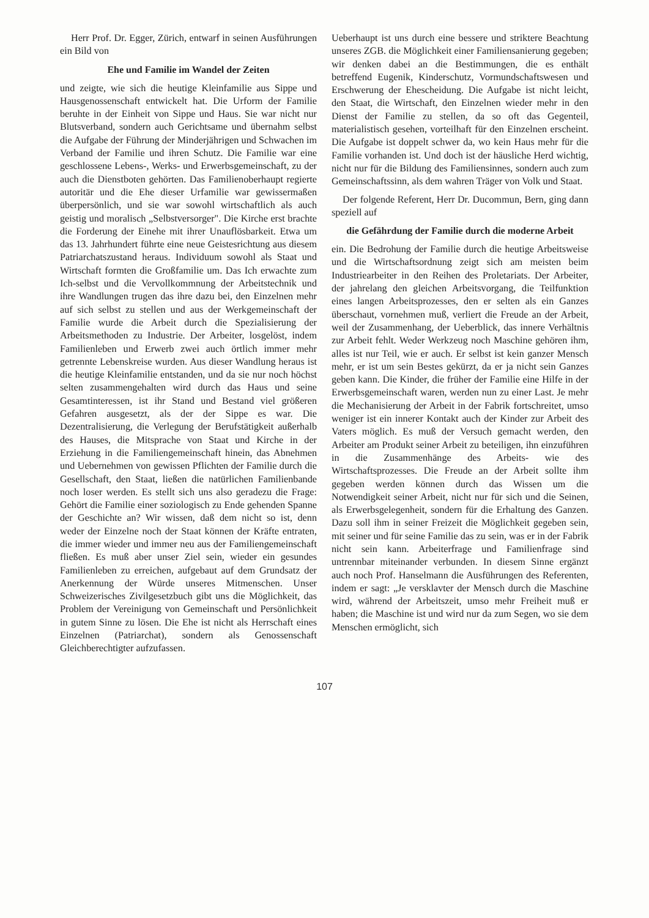Herr Prof. Dr. Egger, Zürich, entwarf in seinen Ausführungen ein Bild von
Ehe und Familie im Wandel der Zeiten
und zeigte, wie sich die heutige Kleinfamilie aus Sippe und Hausgenossenschaft entwickelt hat. Die Urform der Familie beruhte in der Einheit von Sippe und Haus. Sie war nicht nur Blutsverband, sondern auch Gerichtsame und übernahm selbst die Aufgabe der Führung der Minderjährigen und Schwachen im Verband der Familie und ihren Schutz. Die Familie war eine geschlossene Lebens-, Werks- und Erwerbsgemeinschaft, zu der auch die Dienstboten gehörten. Das Familienoberhaupt regierte autoritär und die Ehe dieser Urfamilie war gewissermaßen überpersönlich, und sie war sowohl wirtschaftlich als auch geistig und moralisch „Selbstversorger". Die Kirche erst brachte die Forderung der Einehe mit ihrer Unauflösbarkeit. Etwa um das 13. Jahrhundert führte eine neue Geistesrichtung aus diesem Patriarchatszustand heraus. Individuum sowohl als Staat und Wirtschaft formten die Großfamilie um. Das Ich erwachte zum Ich-selbst und die Vervollkommnung der Arbeitstechnik und ihre Wandlungen trugen das ihre dazu bei, den Einzelnen mehr auf sich selbst zu stellen und aus der Werkgemeinschaft der Familie wurde die Arbeit durch die Spezialisierung der Arbeitsmethoden zu Industrie. Der Arbeiter, losgelöst, indem Familienleben und Erwerb zwei auch örtlich immer mehr getrennte Lebenskreise wurden. Aus dieser Wandlung heraus ist die heutige Kleinfamilie entstanden, und da sie nur noch höchst selten zusammengehalten wird durch das Haus und seine Gesamtinteressen, ist ihr Stand und Bestand viel größeren Gefahren ausgesetzt, als der der Sippe es war. Die Dezentralisierung, die Verlegung der Berufstätigkeit außerhalb des Hauses, die Mitsprache von Staat und Kirche in der Erziehung in die Familiengemeinschaft hinein, das Abnehmen und Uebernehmen von gewissen Pflichten der Familie durch die Gesellschaft, den Staat, ließen die natürlichen Familienbande noch loser werden. Es stellt sich uns also geradezu die Frage: Gehört die Familie einer soziologisch zu Ende gehenden Spanne der Geschichte an? Wir wissen, daß dem nicht so ist, denn weder der Einzelne noch der Staat können der Kräfte entraten, die immer wieder und immer neu aus der Familiengemeinschaft fließen. Es muß aber unser Ziel sein, wieder ein gesundes Familienleben zu erreichen, aufgebaut auf dem Grundsatz der Anerkennung der Würde unseres Mitmenschen. Unser Schweizerisches Zivilgesetzbuch gibt uns die Möglichkeit, das Problem der Vereinigung von Gemeinschaft und Persönlichkeit in gutem Sinne zu lösen. Die Ehe ist nicht als Herrschaft eines Einzelnen (Patriarchat), sondern als Genossenschaft Gleichberechtigter aufzufassen.
Ueberhaupt ist uns durch eine bessere und striktere Beachtung unseres ZGB. die Möglichkeit einer Familiensanierung gegeben; wir denken dabei an die Bestimmungen, die es enthält betreffend Eugenik, Kinderschutz, Vormundschaftswesen und Erschwerung der Ehescheidung. Die Aufgabe ist nicht leicht, den Staat, die Wirtschaft, den Einzelnen wieder mehr in den Dienst der Familie zu stellen, da so oft das Gegenteil, materialistisch gesehen, vorteilhaft für den Einzelnen erscheint. Die Aufgabe ist doppelt schwer da, wo kein Haus mehr für die Familie vorhanden ist. Und doch ist der häusliche Herd wichtig, nicht nur für die Bildung des Familiensinnes, sondern auch zum Gemeinschaftssinn, als dem wahren Träger von Volk und Staat.
Der folgende Referent, Herr Dr. Ducommun, Bern, ging dann speziell auf
die Gefährdung der Familie durch die moderne Arbeit
ein. Die Bedrohung der Familie durch die heutige Arbeitsweise und die Wirtschaftsordnung zeigt sich am meisten beim Industriearbeiter in den Reihen des Proletariats. Der Arbeiter, der jahrelang den gleichen Arbeitsvorgang, die Teilfunktion eines langen Arbeitsprozesses, den er selten als ein Ganzes überschaut, vornehmen muß, verliert die Freude an der Arbeit, weil der Zusammenhang, der Ueberblick, das innere Verhältnis zur Arbeit fehlt. Weder Werkzeug noch Maschine gehören ihm, alles ist nur Teil, wie er auch. Er selbst ist kein ganzer Mensch mehr, er ist um sein Bestes gekürzt, da er ja nicht sein Ganzes geben kann. Die Kinder, die früher der Familie eine Hilfe in der Erwerbsgemeinschaft waren, werden nun zu einer Last. Je mehr die Mechanisierung der Arbeit in der Fabrik fortschreitet, umso weniger ist ein innerer Kontakt auch der Kinder zur Arbeit des Vaters möglich. Es muß der Versuch gemacht werden, den Arbeiter am Produkt seiner Arbeit zu beteiligen, ihn einzuführen in die Zusammenhänge des Arbeits- wie des Wirtschaftsprozesses. Die Freude an der Arbeit sollte ihm gegeben werden können durch das Wissen um die Notwendigkeit seiner Arbeit, nicht nur für sich und die Seinen, als Erwerbsgelegenheit, sondern für die Erhaltung des Ganzen. Dazu soll ihm in seiner Freizeit die Möglichkeit gegeben sein, mit seiner und für seine Familie das zu sein, was er in der Fabrik nicht sein kann. Arbeiterfrage und Familienfrage sind untrennbar miteinander verbunden. In diesem Sinne ergänzt auch noch Prof. Hanselmann die Ausführungen des Referenten, indem er sagt: „Je versklavter der Mensch durch die Maschine wird, während der Arbeitszeit, umso mehr Freiheit muß er haben; die Maschine ist und wird nur da zum Segen, wo sie dem Menschen ermöglicht, sich
107